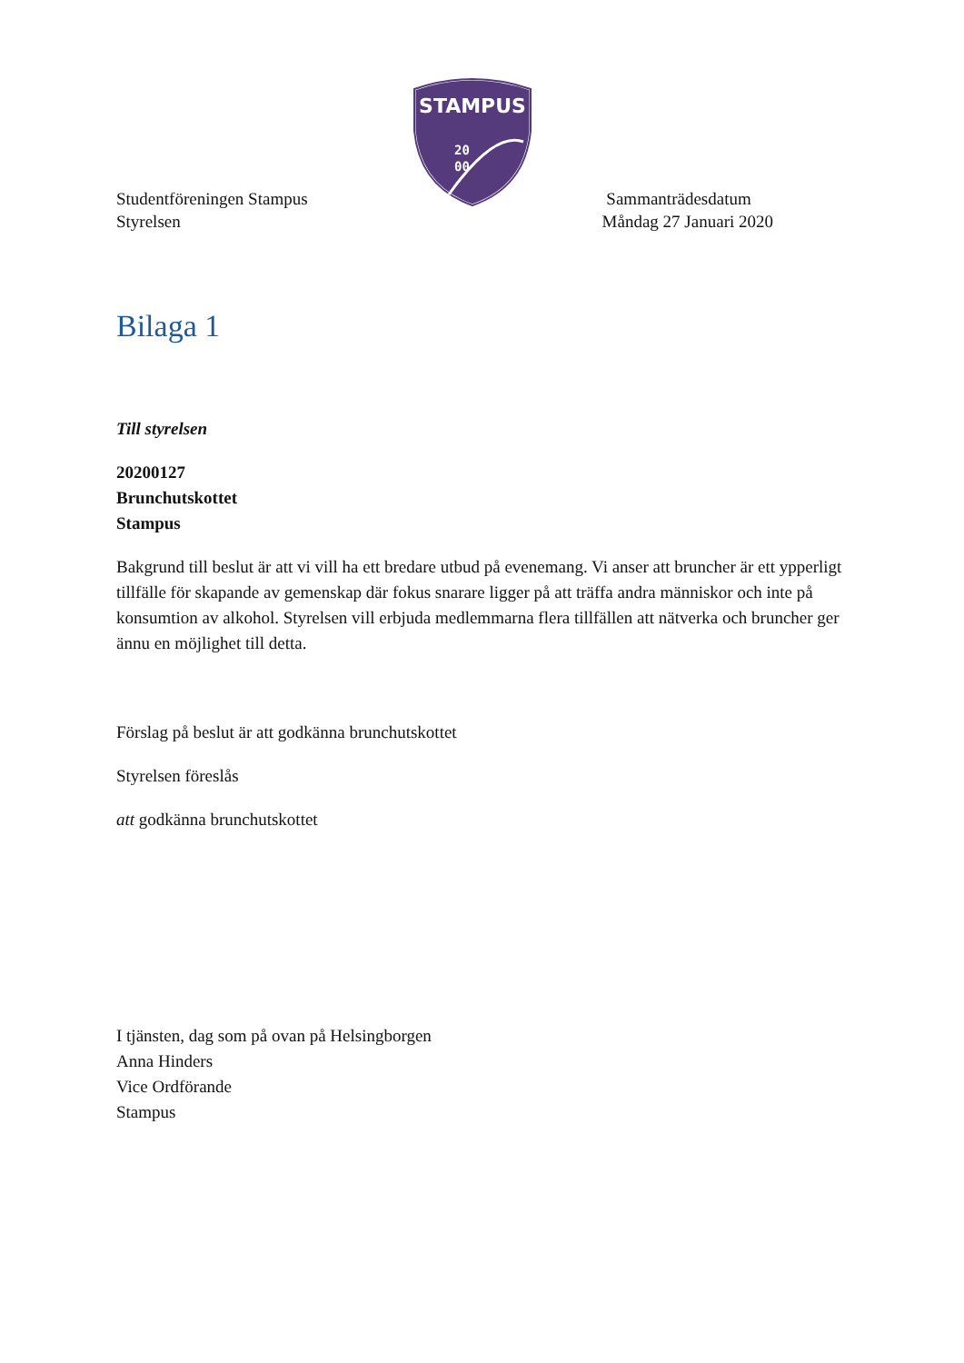STAMPUS
20
00
Studentföreningen Stampus
Styrelsen
Sammanträdesdatum
Måndag 27 Januari 2020
Bilaga 1
Till styrelsen
20200127
Brunchutskottet
Stampus
Bakgrund till beslut är att vi vill ha ett bredare utbud på evenemang. Vi anser att bruncher är ett ypperligt tillfälle för skapande av gemenskap där fokus snarare ligger på att träffa andra människor och inte på konsumtion av alkohol. Styrelsen vill erbjuda medlemmarna flera tillfällen att nätverka och bruncher ger ännu en möjlighet till detta.
Förslag på beslut är att godkänna brunchutskottet
Styrelsen föreslås
att godkänna brunchutskottet
I tjänsten, dag som på ovan på Helsingborgen
Anna Hinders
Vice Ordförande
Stampus